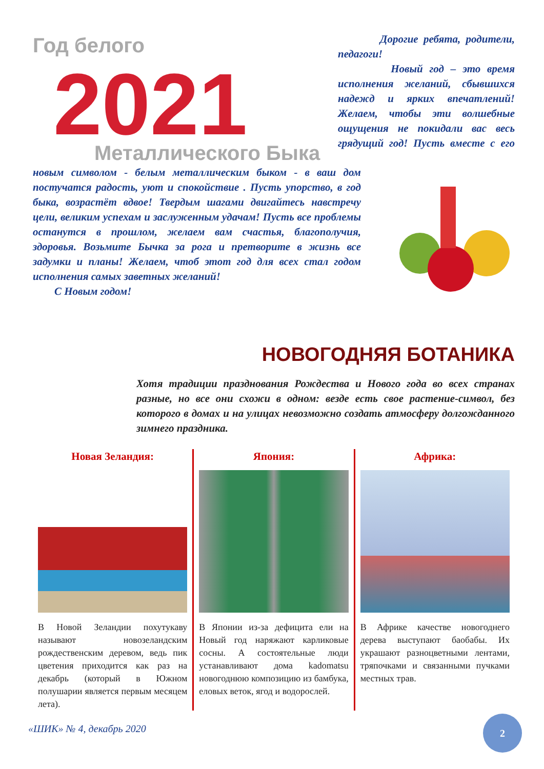Год белого
2021
Металлического Быка
Дорогие ребята, родители, педагоги!
Новый год – это время исполнения желаний, сбывшихся надежд и ярких впечатлений! Желаем, чтобы эти волшебные ощущения не покидали вас весь грядущий год! Пусть вместе с его новым символом - белым металлическим быком - в ваш дом постучатся радость, уют и спокойствие . Пусть упорство, в год быка, возрастёт вдвое! Твердым шагами двигайтесь навстречу цели, великим успехам и заслуженным удачам! Пусть все проблемы останутся в прошлом, желаем вам счастья, благополучия, здоровья. Возьмите Бычка за рога и претворите в жизнь все задумки и планы! Желаем, чтоб этот год для всех стал годом исполнения самых заветных желаний!
С Новым годом!
НОВОГОДНЯЯ БОТАНИКА
Хотя традиции празднования Рождества и Нового года во всех странах разные, но все они схожи в одном: везде есть свое растение-символ, без которого в домах и на улицах невозможно создать атмосферу долгожданного зимнего праздника.
Новая Зеландия:
В Новой Зеландии похутукаву называют новозеландским рождественским деревом, ведь пик цветения приходится как раз на декабрь (который в Южном полушарии является первым месяцем лета).
Япония:
В Японии из-за дефицита ели на Новый год наряжают карликовые сосны. А состоятельные люди устанавливают дома kadomatsu новогоднюю композицию из бамбука, еловых веток, ягод и водорослей.
Африка:
В Африке качестве новогоднего дерева выступают баобабы. Их украшают разноцветными лентами, тряпочками и связанными пучками местных трав.
«ШИК» № 4, декабрь 2020
2